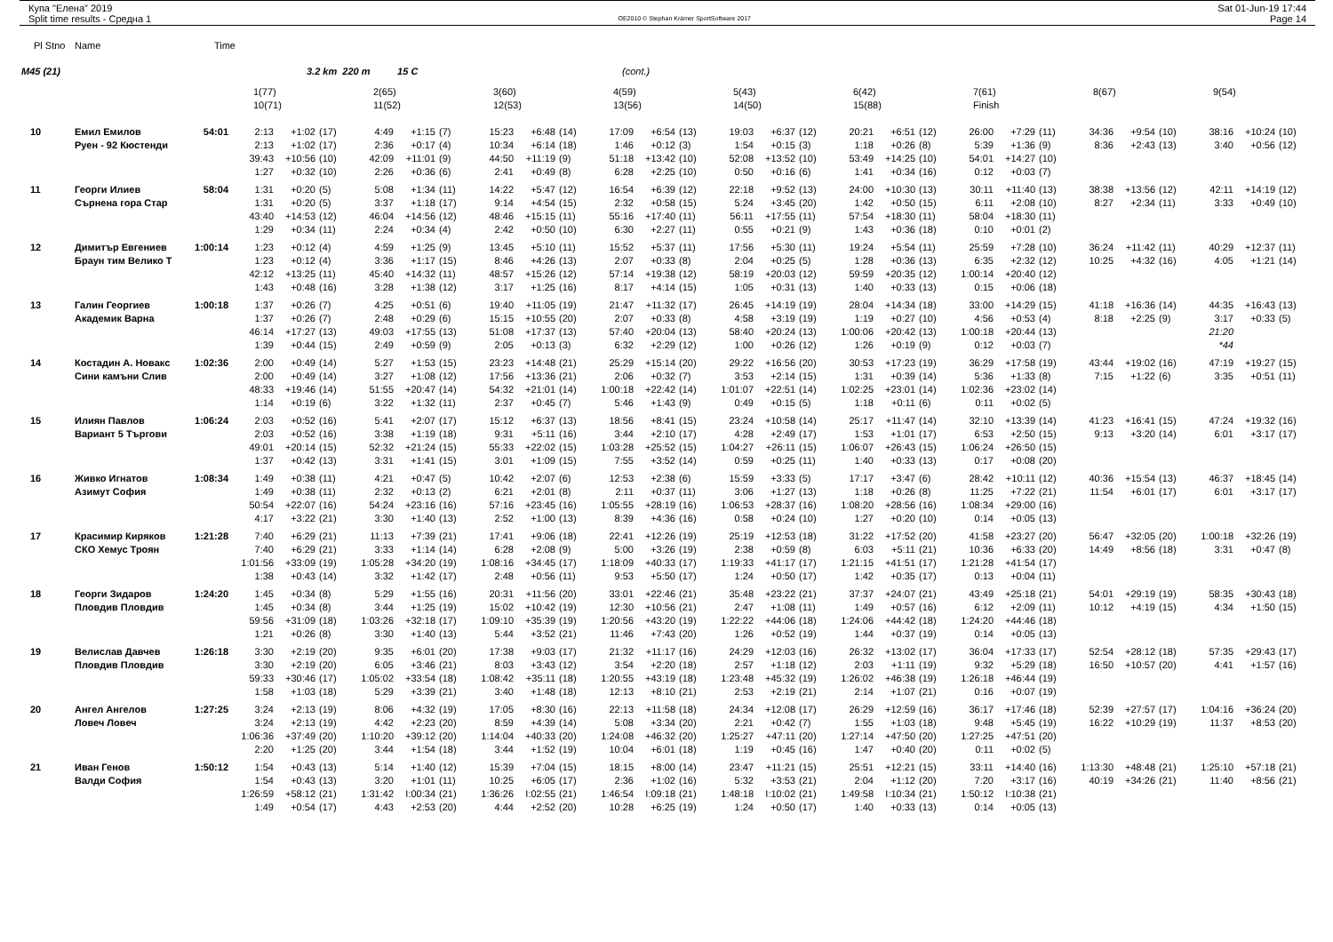Купа "Елена" 2019
Split time results - Средна 1
OE2010 © Stephan Krämer SportSoftware 2017
Sat 01-Jun-19 17:44
Page 14
| Pl Stno | Name | Time | | | | | | | | | | | | | | | | | | | | | | | | | | | |
| M45 (21) | | | 3.2 km 220 m 15 C | | | | | | | | | (cont.) | | | | | | | | | | | | | | | | | |
| | | | 1(77) | | | 2(65) | | | 3(60) | | | 4(59) | | | 5(43) | | | 6(42) | | | 7(61) | | | 8(67) | | | 9(54) | | |
| | | | 10(71) | | | 11(52) | | | 12(53) | | | 13(56) | | | 14(50) | | | 15(88) | | | Finish | | | | | | | | |
| 10 | Емил Емилов | 54:01 | 2:13 | +1:02 | (17) | 4:49 | +1:15 | (7) | 15:23 | +6:48 | (14) | 17:09 | +6:54 | (13) | 19:03 | +6:37 | (12) | 20:21 | +6:51 | (12) | 26:00 | +7:29 | (11) | 34:36 | +9:54 | (10) | 38:16 | +10:24 | (10) |
| | Руен - 92 Кюстенди | | 2:13 | +1:02 | (17) | 2:36 | +0:17 | (4) | 10:34 | +6:14 | (18) | 1:46 | +0:12 | (3) | 1:54 | +0:15 | (3) | 1:18 | +0:26 | (8) | 5:39 | +1:36 | (9) | 8:36 | +2:43 | (13) | 3:40 | +0:56 | (12) |
| | | | 39:43 | +10:56 | (10) | 42:09 | +11:01 | (9) | 44:50 | +11:19 | (9) | 51:18 | +13:42 | (10) | 52:08 | +13:52 | (10) | 53:49 | +14:25 | (10) | 54:01 | +14:27 | (10) | | | | | | |
| | | | 1:27 | +0:32 | (10) | 2:26 | +0:36 | (6) | 2:41 | +0:49 | (8) | 6:28 | +2:25 | (10) | 0:50 | +0:16 | (6) | 1:41 | +0:34 | (16) | 0:12 | +0:03 | (7) | | | | | | |
| 11 | Георги Илиев | 58:04 | 1:31 | +0:20 | (5) | 5:08 | +1:34 | (11) | 14:22 | +5:47 | (12) | 16:54 | +6:39 | (12) | 22:18 | +9:52 | (13) | 24:00 | +10:30 | (13) | 30:11 | +11:40 | (13) | 38:38 | +13:56 | (12) | 42:11 | +14:19 | (12) |
| | Сърнена гора Стар | | 1:31 | +0:20 | (5) | 3:37 | +1:18 | (17) | 9:14 | +4:54 | (15) | 2:32 | +0:58 | (15) | 5:24 | +3:45 | (20) | 1:42 | +0:50 | (15) | 6:11 | +2:08 | (10) | 8:27 | +2:34 | (11) | 3:33 | +0:49 | (10) |
| | | | 43:40 | +14:53 | (12) | 46:04 | +14:56 | (12) | 48:46 | +15:15 | (11) | 55:16 | +17:40 | (11) | 56:11 | +17:55 | (11) | 57:54 | +18:30 | (11) | 58:04 | +18:30 | (11) | | | | | | |
| | | | 1:29 | +0:34 | (11) | 2:24 | +0:34 | (4) | 2:42 | +0:50 | (10) | 6:30 | +2:27 | (11) | 0:55 | +0:21 | (9) | 1:43 | +0:36 | (18) | 0:10 | +0:01 | (2) | | | | | | |
| 12 | Димитър Евгениев | 1:00:14 | 1:23 | +0:12 | (4) | 4:59 | +1:25 | (9) | 13:45 | +5:10 | (11) | 15:52 | +5:37 | (11) | 17:56 | +5:30 | (11) | 19:24 | +5:54 | (11) | 25:59 | +7:28 | (10) | 36:24 | +11:42 | (11) | 40:29 | +12:37 | (11) |
| | Браун тим Велико Т | | 1:23 | +0:12 | (4) | 3:36 | +1:17 | (15) | 8:46 | +4:26 | (13) | 2:07 | +0:33 | (8) | 2:04 | +0:25 | (5) | 1:28 | +0:36 | (13) | 6:35 | +2:32 | (12) | 10:25 | +4:32 | (16) | 4:05 | +1:21 | (14) |
| | | | 42:12 | +13:25 | (11) | 45:40 | +14:32 | (11) | 48:57 | +15:26 | (12) | 57:14 | +19:38 | (12) | 58:19 | +20:03 | (12) | 59:59 | +20:35 | (12) | 1:00:14 | +20:40 | (12) | | | | | | |
| | | | 1:43 | +0:48 | (16) | 3:28 | +1:38 | (12) | 3:17 | +1:25 | (16) | 8:17 | +4:14 | (15) | 1:05 | +0:31 | (13) | 1:40 | +0:33 | (13) | 0:15 | +0:06 | (18) | | | | | | |
| 13 | Галин Георгиев | 1:00:18 | 1:37 | +0:26 | (7) | 4:25 | +0:51 | (6) | 19:40 | +11:05 | (19) | 21:47 | +11:32 | (17) | 26:45 | +14:19 | (19) | 28:04 | +14:34 | (18) | 33:00 | +14:29 | (15) | 41:18 | +16:36 | (14) | 44:35 | +16:43 | (13) |
| | Академик Варна | | 1:37 | +0:26 | (7) | 2:48 | +0:29 | (6) | 15:15 | +10:55 | (20) | 2:07 | +0:33 | (8) | 4:58 | +3:19 | (19) | 1:19 | +0:27 | (10) | 4:56 | +0:53 | (4) | 8:18 | +2:25 | (9) | 3:17 | +0:33 | (5) |
| | | | 46:14 | +17:27 | (13) | 49:03 | +17:55 | (13) | 51:08 | +17:37 | (13) | 57:40 | +20:04 | (13) | 58:40 | +20:24 | (13) | 1:00:06 | +20:42 | (13) | 1:00:18 | +20:44 | (13) | | | | 21:20 | | |
| | | | 1:39 | +0:44 | (15) | 2:49 | +0:59 | (9) | 2:05 | +0:13 | (3) | 6:32 | +2:29 | (12) | 1:00 | +0:26 | (12) | 1:26 | +0:19 | (9) | 0:12 | +0:03 | (7) | | | | *44 | | |
| 14 | Костадин А. Новакс | 1:02:36 | 2:00 | +0:49 | (14) | 5:27 | +1:53 | (15) | 23:23 | +14:48 | (21) | 25:29 | +15:14 | (20) | 29:22 | +16:56 | (20) | 30:53 | +17:23 | (19) | 36:29 | +17:58 | (19) | 43:44 | +19:02 | (16) | 47:19 | +19:27 | (15) |
| | Сини камъни Слив | | 2:00 | +0:49 | (14) | 3:27 | +1:08 | (12) | 17:56 | +13:36 | (21) | 2:06 | +0:32 | (7) | 3:53 | +2:14 | (15) | 1:31 | +0:39 | (14) | 5:36 | +1:33 | (8) | 7:15 | +1:22 | (6) | 3:35 | +0:51 | (11) |
| | | | 48:33 | +19:46 | (14) | 51:55 | +20:47 | (14) | 54:32 | +21:01 | (14) | 1:00:18 | +22:42 | (14) | 1:01:07 | +22:51 | (14) | 1:02:25 | +23:01 | (14) | 1:02:36 | +23:02 | (14) | | | | | | |
| | | | 1:14 | +0:19 | (6) | 3:22 | +1:32 | (11) | 2:37 | +0:45 | (7) | 5:46 | +1:43 | (9) | 0:49 | +0:15 | (5) | 1:18 | +0:11 | (6) | 0:11 | +0:02 | (5) | | | | | | |
| 15 | Илиян Павлов | 1:06:24 | 2:03 | +0:52 | (16) | 5:41 | +2:07 | (17) | 15:12 | +6:37 | (13) | 18:56 | +8:41 | (15) | 23:24 | +10:58 | (14) | 25:17 | +11:47 | (14) | 32:10 | +13:39 | (14) | 41:23 | +16:41 | (15) | 47:24 | +19:32 | (16) |
| | Вариант 5 Търгови | | 2:03 | +0:52 | (16) | 3:38 | +1:19 | (18) | 9:31 | +5:11 | (16) | 3:44 | +2:10 | (17) | 4:28 | +2:49 | (17) | 1:53 | +1:01 | (17) | 6:53 | +2:50 | (15) | 9:13 | +3:20 | (14) | 6:01 | +3:17 | (17) |
| | | | 49:01 | +20:14 | (15) | 52:32 | +21:24 | (15) | 55:33 | +22:02 | (15) | 1:03:28 | +25:52 | (15) | 1:04:27 | +26:11 | (15) | 1:06:07 | +26:43 | (15) | 1:06:24 | +26:50 | (15) | | | | | | |
| | | | 1:37 | +0:42 | (13) | 3:31 | +1:41 | (15) | 3:01 | +1:09 | (15) | 7:55 | +3:52 | (14) | 0:59 | +0:25 | (11) | 1:40 | +0:33 | (13) | 0:17 | +0:08 | (20) | | | | | | |
| 16 | Живко Игнатов | 1:08:34 | 1:49 | +0:38 | (11) | 4:21 | +0:47 | (5) | 10:42 | +2:07 | (6) | 12:53 | +2:38 | (6) | 15:59 | +3:33 | (5) | 17:17 | +3:47 | (6) | 28:42 | +10:11 | (12) | 40:36 | +15:54 | (13) | 46:37 | +18:45 | (14) |
| | Азимут София | | 1:49 | +0:38 | (11) | 2:32 | +0:13 | (2) | 6:21 | +2:01 | (8) | 2:11 | +0:37 | (11) | 3:06 | +1:27 | (13) | 1:18 | +0:26 | (8) | 11:25 | +7:22 | (21) | 11:54 | +6:01 | (17) | 6:01 | +3:17 | (17) |
| | | | 50:54 | +22:07 | (16) | 54:24 | +23:16 | (16) | 57:16 | +23:45 | (16) | 1:05:55 | +28:19 | (16) | 1:06:53 | +28:37 | (16) | 1:08:20 | +28:56 | (16) | 1:08:34 | +29:00 | (16) | | | | | | |
| | | | 4:17 | +3:22 | (21) | 3:30 | +1:40 | (13) | 2:52 | +1:00 | (13) | 8:39 | +4:36 | (16) | 0:58 | +0:24 | (10) | 1:27 | +0:20 | (10) | 0:14 | +0:05 | (13) | | | | | | |
| 17 | Красимир Киряков | 1:21:28 | 7:40 | +6:29 | (21) | 11:13 | +7:39 | (21) | 17:41 | +9:06 | (18) | 22:41 | +12:26 | (19) | 25:19 | +12:53 | (18) | 31:22 | +17:52 | (20) | 41:58 | +23:27 | (20) | 56:47 | +32:05 | (20) | 1:00:18 | +32:26 | (19) |
| | СКО Хемус Троян | | 7:40 | +6:29 | (21) | 3:33 | +1:14 | (14) | 6:28 | +2:08 | (9) | 5:00 | +3:26 | (19) | 2:38 | +0:59 | (8) | 6:03 | +5:11 | (21) | 10:36 | +6:33 | (20) | 14:49 | +8:56 | (18) | 3:31 | +0:47 | (8) |
| | | | 1:01:56 | +33:09 | (19) | 1:05:28 | +34:20 | (19) | 1:08:16 | +34:45 | (17) | 1:18:09 | +40:33 | (17) | 1:19:33 | +41:17 | (17) | 1:21:15 | +41:51 | (17) | 1:21:28 | +41:54 | (17) | | | | | | |
| | | | 1:38 | +0:43 | (14) | 3:32 | +1:42 | (17) | 2:48 | +0:56 | (11) | 9:53 | +5:50 | (17) | 1:24 | +0:50 | (17) | 1:42 | +0:35 | (17) | 0:13 | +0:04 | (11) | | | | | | |
| 18 | Георги Зидаров | 1:24:20 | 1:45 | +0:34 | (8) | 5:29 | +1:55 | (16) | 20:31 | +11:56 | (20) | 33:01 | +22:46 | (21) | 35:48 | +23:22 | (21) | 37:37 | +24:07 | (21) | 43:49 | +25:18 | (21) | 54:01 | +29:19 | (19) | 58:35 | +30:43 | (18) |
| | Пловдив Пловдив | | 1:45 | +0:34 | (8) | 3:44 | +1:25 | (19) | 15:02 | +10:42 | (19) | 12:30 | +10:56 | (21) | 2:47 | +1:08 | (11) | 1:49 | +0:57 | (16) | 6:12 | +2:09 | (11) | 10:12 | +4:19 | (15) | 4:34 | +1:50 | (15) |
| | | | 59:56 | +31:09 | (18) | 1:03:26 | +32:18 | (17) | 1:09:10 | +35:39 | (19) | 1:20:56 | +43:20 | (19) | 1:22:22 | +44:06 | (18) | 1:24:06 | +44:42 | (18) | 1:24:20 | +44:46 | (18) | | | | | | |
| | | | 1:21 | +0:26 | (8) | 3:30 | +1:40 | (13) | 5:44 | +3:52 | (21) | 11:46 | +7:43 | (20) | 1:26 | +0:52 | (19) | 1:44 | +0:37 | (19) | 0:14 | +0:05 | (13) | | | | | | |
| 19 | Велислав Давчев | 1:26:18 | 3:30 | +2:19 | (20) | 9:35 | +6:01 | (20) | 17:38 | +9:03 | (17) | 21:32 | +11:17 | (16) | 24:29 | +12:03 | (16) | 26:32 | +13:02 | (17) | 36:04 | +17:33 | (17) | 52:54 | +28:12 | (18) | 57:35 | +29:43 | (17) |
| | Пловдив Пловдив | | 3:30 | +2:19 | (20) | 6:05 | +3:46 | (21) | 8:03 | +3:43 | (12) | 3:54 | +2:20 | (18) | 2:57 | +1:18 | (12) | 2:03 | +1:11 | (19) | 9:32 | +5:29 | (18) | 16:50 | +10:57 | (20) | 4:41 | +1:57 | (16) |
| | | | 59:33 | +30:46 | (17) | 1:05:02 | +33:54 | (18) | 1:08:42 | +35:11 | (18) | 1:20:55 | +43:19 | (18) | 1:23:48 | +45:32 | (19) | 1:26:02 | +46:38 | (19) | 1:26:18 | +46:44 | (19) | | | | | | |
| | | | 1:58 | +1:03 | (18) | 5:29 | +3:39 | (21) | 3:40 | +1:48 | (18) | 12:13 | +8:10 | (21) | 2:53 | +2:19 | (21) | 2:14 | +1:07 | (21) | 0:16 | +0:07 | (19) | | | | | | |
| 20 | Ангел Ангелов | 1:27:25 | 3:24 | +2:13 | (19) | 8:06 | +4:32 | (19) | 17:05 | +8:30 | (16) | 22:13 | +11:58 | (18) | 24:34 | +12:08 | (17) | 26:29 | +12:59 | (16) | 36:17 | +17:46 | (18) | 52:39 | +27:57 | (17) | 1:04:16 | +36:24 | (20) |
| | Ловеч Ловеч | | 3:24 | +2:13 | (19) | 4:42 | +2:23 | (20) | 8:59 | +4:39 | (14) | 5:08 | +3:34 | (20) | 2:21 | +0:42 | (7) | 1:55 | +1:03 | (18) | 9:48 | +5:45 | (19) | 16:22 | +10:29 | (19) | 11:37 | +8:53 | (20) |
| | | | 1:06:36 | +37:49 | (20) | 1:10:20 | +39:12 | (20) | 1:14:04 | +40:33 | (20) | 1:24:08 | +46:32 | (20) | 1:25:27 | +47:11 | (20) | 1:27:14 | +47:50 | (20) | 1:27:25 | +47:51 | (20) | | | | | | |
| | | | 2:20 | +1:25 | (20) | 3:44 | +1:54 | (18) | 3:44 | +1:52 | (19) | 10:04 | +6:01 | (18) | 1:19 | +0:45 | (16) | 1:47 | +0:40 | (20) | 0:11 | +0:02 | (5) | | | | | | |
| 21 | Иван Генов | 1:50:12 | 1:54 | +0:43 | (13) | 5:14 | +1:40 | (12) | 15:39 | +7:04 | (15) | 18:15 | +8:00 | (14) | 23:47 | +11:21 | (15) | 25:51 | +12:21 | (15) | 33:11 | +14:40 | (16) | 1:13:30 | +48:48 | (21) | 1:25:10 | +57:18 | (21) |
| | Валди София | | 1:54 | +0:43 | (13) | 3:20 | +1:01 | (11) | 10:25 | +6:05 | (17) | 2:36 | +1:02 | (16) | 5:32 | +3:53 | (21) | 2:04 | +1:12 | (20) | 7:20 | +3:17 | (16) | 40:19 | +34:26 | (21) | 11:40 | +8:56 | (21) |
| | | | 1:26:59 | +58:12 | (21) | 1:31:42 | I:00:34 | (21) | 1:36:26 | I:02:55 | (21) | 1:46:54 | I:09:18 | (21) | 1:48:18 | I:10:02 | (21) | 1:49:58 | I:10:34 | (21) | 1:50:12 | I:10:38 | (21) | | | | | | |
| | | | 1:49 | +0:54 | (17) | 4:43 | +2:53 | (20) | 4:44 | +2:52 | (20) | 10:28 | +6:25 | (19) | 1:24 | +0:50 | (17) | 1:40 | +0:33 | (13) | 0:14 | +0:05 | (13) | | | | | | |